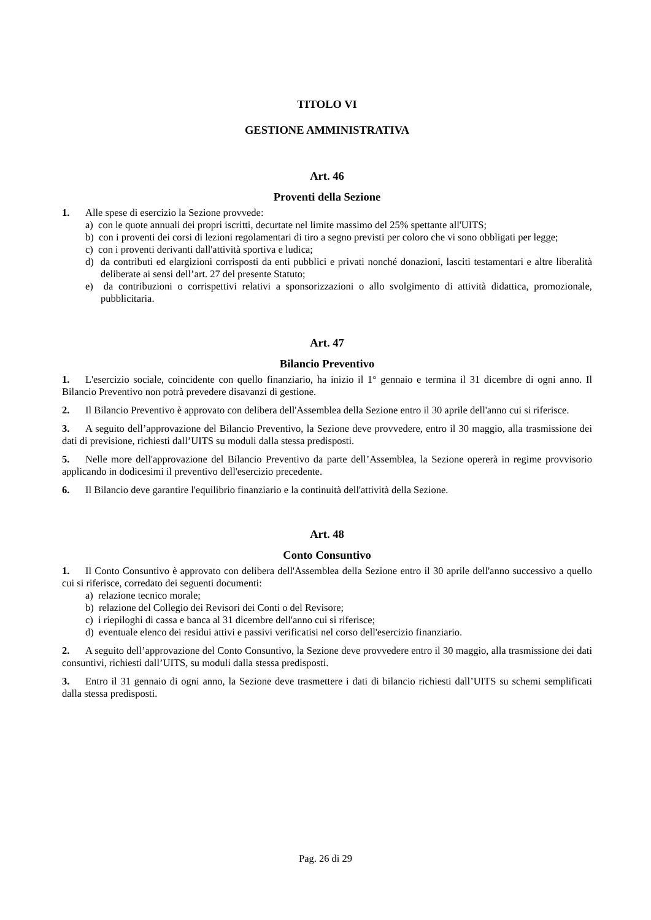TITOLO VI
GESTIONE AMMINISTRATIVA
Art. 46
Proventi della Sezione
1. Alle spese di esercizio la Sezione provvede:
a) con le quote annuali dei propri iscritti, decurtate nel limite massimo del 25% spettante all'UITS;
b) con i proventi dei corsi di lezioni regolamentari di tiro a segno previsti per coloro che vi sono obbligati per legge;
c) con i proventi derivanti dall'attività sportiva e ludica;
d) da contributi ed elargizioni corrisposti da enti pubblici e privati nonché donazioni, lasciti testamentari e altre liberalità deliberate ai sensi dell’art. 27 del presente Statuto;
e) da contribuzioni o corrispettivi relativi a sponsorizzazioni o allo svolgimento di attività didattica, promozionale, pubblicitaria.
Art. 47
Bilancio Preventivo
1. L'esercizio sociale, coincidente con quello finanziario, ha inizio il 1° gennaio e termina il 31 dicembre di ogni anno. Il Bilancio Preventivo non potrà prevedere disavanzi di gestione.
2. Il Bilancio Preventivo è approvato con delibera dell'Assemblea della Sezione entro il 30 aprile dell'anno cui si riferisce.
3. A seguito dell’approvazione del Bilancio Preventivo, la Sezione deve provvedere, entro il 30 maggio, alla trasmissione dei dati di previsione, richiesti dall’UITS su moduli dalla stessa predisposti.
5. Nelle more dell'approvazione del Bilancio Preventivo da parte dell’Assemblea, la Sezione opererà in regime provvisorio applicando in dodicesimi il preventivo dell'esercizio precedente.
6. Il Bilancio deve garantire l'equilibrio finanziario e la continuità dell'attività della Sezione.
Art. 48
Conto Consuntivo
1. Il Conto Consuntivo è approvato con delibera dell'Assemblea della Sezione entro il 30 aprile dell'anno successivo a quello cui si riferisce, corredato dei seguenti documenti:
a) relazione tecnico morale;
b) relazione del Collegio dei Revisori dei Conti o del Revisore;
c) i riepiloghi di cassa e banca al 31 dicembre dell'anno cui si riferisce;
d) eventuale elenco dei residui attivi e passivi verificatisi nel corso dell'esercizio finanziario.
2. A seguito dell’approvazione del Conto Consuntivo, la Sezione deve provvedere entro il 30 maggio, alla trasmissione dei dati consuntivi, richiesti dall’UITS, su moduli dalla stessa predisposti.
3. Entro il 31 gennaio di ogni anno, la Sezione deve trasmettere i dati di bilancio richiesti dall’UITS su schemi semplificati dalla stessa predisposti.
Pag. 26 di 29